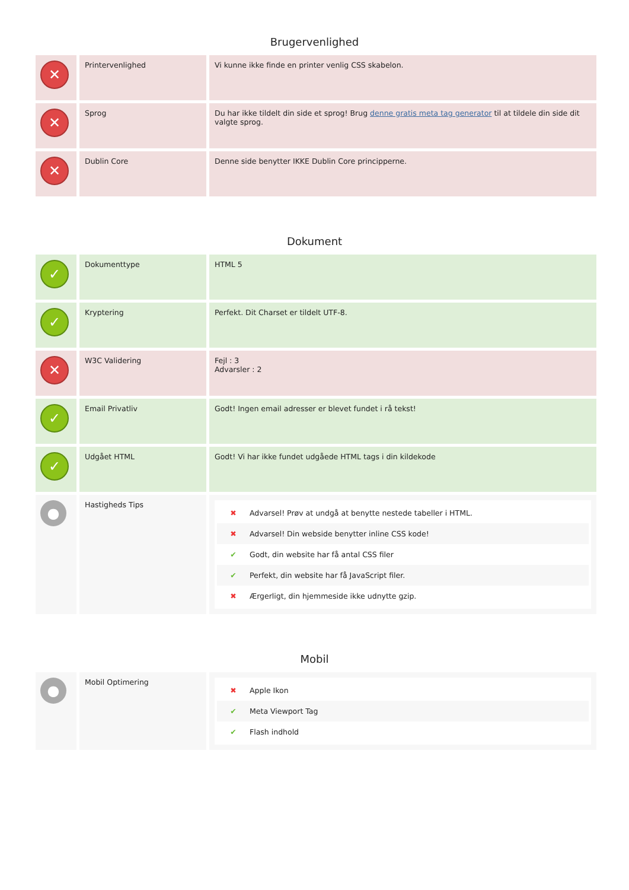Brugervenlighed
| ✕ | Printervenlighed | Vi kunne ikke finde en printer venlig CSS skabelon. |
| ✕ | Sprog | Du har ikke tildelt din side et sprog! Brug denne gratis meta tag generator til at tildele din side dit valgte sprog. |
| ✕ | Dublin Core | Denne side benytter IKKE Dublin Core principperne. |
Dokument
| ✓ | Dokumenttype | HTML 5 |
| ✓ | Kryptering | Perfekt. Dit Charset er tildelt UTF-8. |
| ✕ | W3C Validering | Fejl : 3 Advarsler : 2 |
| ✓ | Email Privatliv | Godt! Ingen email adresser er blevet fundet i rå tekst! |
| ✓ | Udgået HTML | Godt! Vi har ikke fundet udgåede HTML tags i din kildekode |
| ● | Hastigheds Tips | ✖ Advarsel! Prøv at undgå at benytte nestede tabeller i HTML. ✖ Advarsel! Din webside benytter inline CSS kode! ✔ Godt, din website har få antal CSS filer ✔ Perfekt, din website har få JavaScript filer. ✖ Ærgerligt, din hjemmeside ikke udnytte gzip. |
Mobil
| ● | Mobil Optimering | ✖ Apple Ikon ✔ Meta Viewport Tag ✔ Flash indhold |